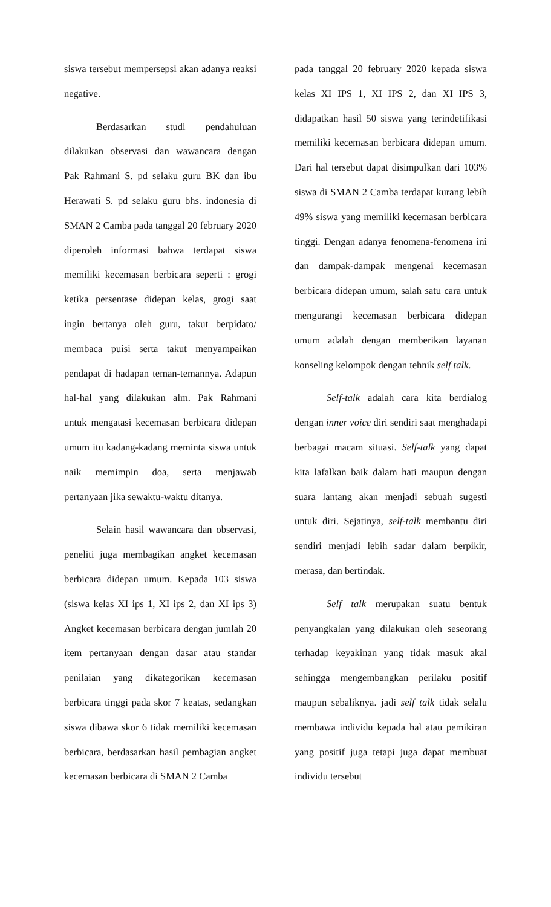siswa tersebut mempersepsi akan adanya reaksi negative.
Berdasarkan studi pendahuluan dilakukan observasi dan wawancara dengan Pak Rahmani S. pd selaku guru BK dan ibu Herawati S. pd selaku guru bhs. indonesia di SMAN 2 Camba pada tanggal 20 february 2020 diperoleh informasi bahwa terdapat siswa memiliki kecemasan berbicara seperti : grogi ketika persentase didepan kelas, grogi saat ingin bertanya oleh guru, takut berpidato/ membaca puisi serta takut menyampaikan pendapat di hadapan teman-temannya. Adapun hal-hal yang dilakukan alm. Pak Rahmani untuk mengatasi kecemasan berbicara didepan umum itu kadang-kadang meminta siswa untuk naik memimpin doa, serta menjawab pertanyaan jika sewaktu-waktu ditanya.
Selain hasil wawancara dan observasi, peneliti juga membagikan angket kecemasan berbicara didepan umum. Kepada 103 siswa (siswa kelas XI ips 1, XI ips 2, dan XI ips 3) Angket kecemasan berbicara dengan jumlah 20 item pertanyaan dengan dasar atau standar penilaian yang dikategorikan kecemasan berbicara tinggi pada skor 7 keatas, sedangkan siswa dibawa skor 6 tidak memiliki kecemasan berbicara, berdasarkan hasil pembagian angket kecemasan berbicara di SMAN 2 Camba
pada tanggal 20 february 2020 kepada siswa kelas XI IPS 1, XI IPS 2, dan XI IPS 3, didapatkan hasil 50 siswa yang terindetifikasi memiliki kecemasan berbicara didepan umum. Dari hal tersebut dapat disimpulkan dari 103% siswa di SMAN 2 Camba terdapat kurang lebih 49% siswa yang memiliki kecemasan berbicara tinggi. Dengan adanya fenomena-fenomena ini dan dampak-dampak mengenai kecemasan berbicara didepan umum, salah satu cara untuk mengurangi kecemasan berbicara didepan umum adalah dengan memberikan layanan konseling kelompok dengan tehnik self talk.
Self-talk adalah cara kita berdialog dengan inner voice diri sendiri saat menghadapi berbagai macam situasi. Self-talk yang dapat kita lafalkan baik dalam hati maupun dengan suara lantang akan menjadi sebuah sugesti untuk diri. Sejatinya, self-talk membantu diri sendiri menjadi lebih sadar dalam berpikir, merasa, dan bertindak.
Self talk merupakan suatu bentuk penyangkalan yang dilakukan oleh seseorang terhadap keyakinan yang tidak masuk akal sehingga mengembangkan perilaku positif maupun sebaliknya. jadi self talk tidak selalu membawa individu kepada hal atau pemikiran yang positif juga tetapi juga dapat membuat individu tersebut